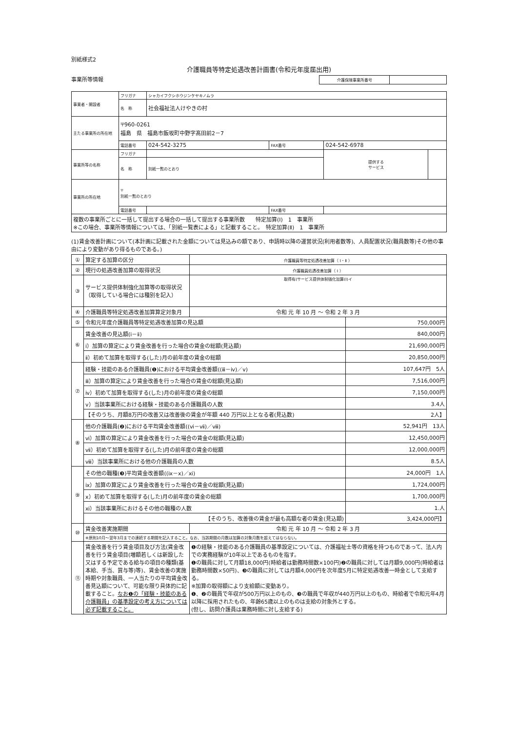別紙様式2
介護職員等特定処遇改善計画書(令和元年度届出用)
事業所等情報
| 介護保険事業所番号 | |
| 事業者・開設者 | フリガナ | シャカイフクシホウジンケヤキノムラ | | | |
| | 名 称 | 社会福祉法人けやきの村 | | | |
| 主たる事業所の所在地 | 〒960-0261 福島 県 福島市飯坂町中野字髙田前2－7 | | | | |
| | 電話番号 | 024-542-3275 | FAX番号 | 024-542-6978 | |
| 事業所等の名称 | フリガナ | | | 提供する サービス | |
| | 名 称 | 別紙一覧のとおり | | | |
| 事業所の所在地 | 〒 別紙一覧のとおり | | | | |
| | 電話番号 | | FAX番号 | | |
| 複数の事業所ごとに一括して提出する場合の一括して提出する事業所数 特定加算(Ⅰ) 1 事業所 ※この場合、事業所等情報については、「別紙一覧表による」と記載すること。 特定加算(Ⅱ) 1 事業所 | | | | | |
(1)賃金改善計画について(本計画に記載された金額については見込みの額であり、申請時以降の運営状況(利用者数等)、人員配置状況(職員数等)その他の事由により変動があり得るものである。)
| ① | 算定する加算の区分 | 介護職員等特定処遇改善加算（ Ⅰ・Ⅱ ） | |
| ② | 現行の処遇改善加算の取得状況 | 介護職員処遇改善加算（ Ⅰ ） | |
| ③ | サービス提供体制強化加算等の取得状況（取得している場合には種別を記入） | 取得有(サービス提供体制強化加算(Ⅰ)イ | |
| ④ | 介護職員等特定処遇改善加算算定対象月 | 令和 元 年 10 月 ～ 令和 2 年 3 月 | |
| ⑤ | 令和元年度介護職員等特定処遇改善加算の見込額 | | 750,000円 |
| ⑥ | 賃金改善の見込額(ⅰ－ⅱ) | | 840,000円 |
| | ⅰ）加算の算定により賃金改善を行った場合の賃金の総額(見込額) | | 21,690,000円 |
| | ⅱ）初めて加算を取得する(した)月の前年度の賃金の総額 | | 20,850,000円 |
| ⑦ | 経験・技能のある介護職員(❶)における平均賃金改善額((ⅲ－ⅳ)／ⅴ) | | 107,647円 5人 |
| | ⅲ）加算の算定により賃金改善を行った場合の賃金の総額(見込額) | | 7,516,000円 |
| | ⅳ）初めて加算を取得する(した)月の前年度の賃金の総額 | | 7,150,000円 |
| | ⅴ）当該事業所における経験・技能のある介護職員の人数 | | 3.4人 |
| | 【そのうち、月額8万円の改善又は改善後の賃金が年額 440 万円以上となる者(見込数) | | 2人】 |
| ⑧ | 他の介護職員(❷)における平均賃金改善額((ⅵ－ⅶ)／ⅷ) | | 52,941円 13人 |
| | ⅵ）加算の算定により賃金改善を行った場合の賃金の総額(見込額) | | 12,450,000円 |
| | ⅶ）初めて加算を取得する(した)月の前年度の賃金の総額 | | 12,000,000円 |
| | ⅷ）当該事業所における他の介護職員の人数 | | 8.5人 |
| ⑨ | その他の職種(❸)平均賃金改善額((ⅸ－ⅹ)／ⅺ) | | 24,000円 1人 |
| | ⅸ）加算の算定により賃金改善を行った場合の賃金の総額(見込額) | | 1,724,000円 |
| | ⅹ）初めて加算を取得する(した)月の前年度の賃金の総額 | | 1,700,000円 |
| | ⅺ）当該事業所におけるその他の職種の人数 | | 1.人 |
| | 【そのうち、改善後の賃金が最も高額な者の賃金(見込額) | | 3,424,000円】 |
| ⑩ | 賃金改善実施期間 | 令和 元 年 10 月 ～ 令和 2 年 3 月 | |
| | ※原則10月～翌年3月までの連続する期間を記入すること。なお、当該期間の月数は加算の対象月数を超えてはならない。 | | |
| ⑪ | 賃金改善を行う賃金項目及び方法(賃金改善を行う賃金項目(増額若しくは新設した又はする予定である給与の項目の種類(基本給、手当、賞与等)等)、賃金改善の実施時期や対象職員、一人当たりの平均賃金改善見込額について、可能な限り具体的に記載すること。 なお❶の「経験・技能のある介護職員」の基準設定の考え方については必ず記載すること。 | ❶の経験・技能のある介護職員の基準設定については、介護福祉士等の資格を持つものであって、法人内での実務経験が10年以上であるものを指す。 ❶の職員に対して月額18,000円(時給者は勤務時間数×100円)❷の職員に対しては月額9,000円(時給者は勤務時間数×50円)、❸の職員に対しては月額4,000円を次年度5月に特定処遇改善一時金として支給する。 ※加算の取得額により支給額に変動あり。 ❶、❷の職員で年収が500万円以上のもの、❸の職員で年収が440万円以上のもの、時給者で令和元年4月以降に採用されたもの、年齢65歳以上のものは支給の対象外とする。 (但し、訪問介護員は業務時間に対し支給する) | |